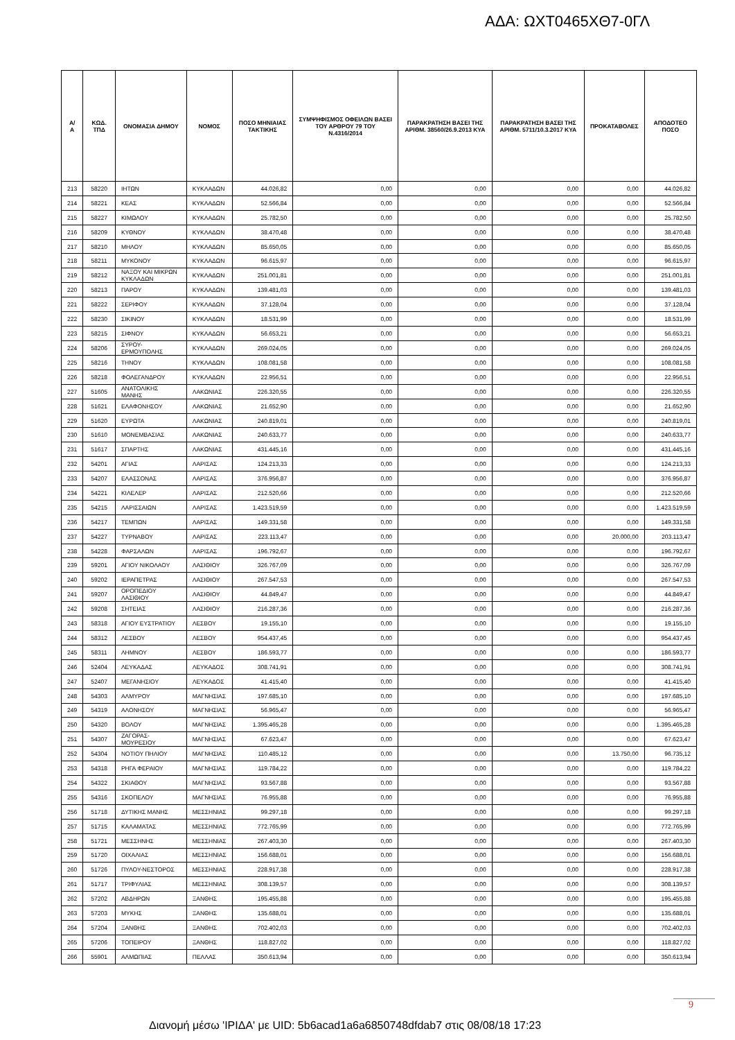ΑΔΑ: ΩΧΤ0465ΧΘ7-0ΓΛ
| Α/Α | ΚΩΔ. ΤΠΔ | ΟΝΟΜΑΣΙΑ ΔΗΜΟΥ | ΝΟΜΟΣ | ΠΟΣΟ ΜΗΝΙΑΙΑΣ ΤΑΚΤΙΚΗΣ | ΣΥΜΨΗΦΙΣΜΟΣ ΟΦΕΙΛΩΝ ΒΑΣΕΙ ΤΟΥ ΑΡΘΡΟΥ 79 ΤΟΥ Ν.4316/2014 | ΠΑΡΑΚΡΑΤΗΣΗ ΒΑΣΕΙ ΤΗΣ ΑΡΙΘΜ. 38560/26.9.2013 ΚΥΑ | ΠΑΡΑΚΡΑΤΗΣΗ ΒΑΣΕΙ ΤΗΣ ΑΡΙΘΜ. 5711/10.3.2017 ΚΥΑ | ΠΡΟΚΑΤΑΒΟΛΕΣ | ΑΠΟΔΟΤΕΟ ΠΟΣΟ |
| --- | --- | --- | --- | --- | --- | --- | --- | --- | --- |
| 213 | 58220 | ΙΗΤΩΝ | ΚΥΚΛΑΔΩΝ | 44.026,82 | 0,00 | 0,00 | 0,00 | 0,00 | 44.026,82 |
| 214 | 58221 | ΚΕΑΣ | ΚΥΚΛΑΔΩΝ | 52.566,84 | 0,00 | 0,00 | 0,00 | 0,00 | 52.566,84 |
| 215 | 58227 | ΚΙΜΩΛΟΥ | ΚΥΚΛΑΔΩΝ | 25.782,50 | 0,00 | 0,00 | 0,00 | 0,00 | 25.782,50 |
| 216 | 58209 | ΚΥΘΝΟΥ | ΚΥΚΛΑΔΩΝ | 38.470,48 | 0,00 | 0,00 | 0,00 | 0,00 | 38.470,48 |
| 217 | 58210 | ΜΗΛΟΥ | ΚΥΚΛΑΔΩΝ | 85.650,05 | 0,00 | 0,00 | 0,00 | 0,00 | 85.650,05 |
| 218 | 58211 | ΜΥΚΟΝΟΥ | ΚΥΚΛΑΔΩΝ | 96.615,97 | 0,00 | 0,00 | 0,00 | 0,00 | 96.615,97 |
| 219 | 58212 | ΝΑΞΟΥ ΚΑΙ ΜΙΚΡΩΝ ΚΥΚΛΑΔΩΝ | ΚΥΚΛΑΔΩΝ | 251.001,81 | 0,00 | 0,00 | 0,00 | 0,00 | 251.001,81 |
| 220 | 58213 | ΠΑΡΟΥ | ΚΥΚΛΑΔΩΝ | 139.481,03 | 0,00 | 0,00 | 0,00 | 0,00 | 139.481,03 |
| 221 | 58222 | ΣΕΡΙΦΟΥ | ΚΥΚΛΑΔΩΝ | 37.128,04 | 0,00 | 0,00 | 0,00 | 0,00 | 37.128,04 |
| 222 | 58230 | ΣΙΚΙΝΟΥ | ΚΥΚΛΑΔΩΝ | 18.531,99 | 0,00 | 0,00 | 0,00 | 0,00 | 18.531,99 |
| 223 | 58215 | ΣΙΦΝΟΥ | ΚΥΚΛΑΔΩΝ | 56.653,21 | 0,00 | 0,00 | 0,00 | 0,00 | 56.653,21 |
| 224 | 58206 | ΣΥΡΟΥ-ΕΡΜΟΥΠΟΛΗΣ | ΚΥΚΛΑΔΩΝ | 269.024,05 | 0,00 | 0,00 | 0,00 | 0,00 | 269.024,05 |
| 225 | 58216 | ΤΗΝΟΥ | ΚΥΚΛΑΔΩΝ | 108.081,58 | 0,00 | 0,00 | 0,00 | 0,00 | 108.081,58 |
| 226 | 58218 | ΦΟΛΕΓΑΝΔΡΟΥ | ΚΥΚΛΑΔΩΝ | 22.956,51 | 0,00 | 0,00 | 0,00 | 0,00 | 22.956,51 |
| 227 | 51605 | ΑΝΑΤΟΛΙΚΗΣ ΜΑΝΗΣ | ΛΑΚΩΝΙΑΣ | 226.320,55 | 0,00 | 0,00 | 0,00 | 0,00 | 226.320,55 |
| 228 | 51621 | ΕΛΑΦΟΝΗΣΟΥ | ΛΑΚΩΝΙΑΣ | 21.652,90 | 0,00 | 0,00 | 0,00 | 0,00 | 21.652,90 |
| 229 | 51620 | ΕΥΡΩΤΑ | ΛΑΚΩΝΙΑΣ | 240.819,01 | 0,00 | 0,00 | 0,00 | 0,00 | 240.819,01 |
| 230 | 51610 | ΜΟΝΕΜΒΑΣΙΑΣ | ΛΑΚΩΝΙΑΣ | 240.633,77 | 0,00 | 0,00 | 0,00 | 0,00 | 240.633,77 |
| 231 | 51617 | ΣΠΑΡΤΗΣ | ΛΑΚΩΝΙΑΣ | 431.445,16 | 0,00 | 0,00 | 0,00 | 0,00 | 431.445,16 |
| 232 | 54201 | ΑΓΙΑΣ | ΛΑΡΙΣΑΣ | 124.213,33 | 0,00 | 0,00 | 0,00 | 0,00 | 124.213,33 |
| 233 | 54207 | ΕΛΑΣΣΟΝΑΣ | ΛΑΡΙΣΑΣ | 376.956,87 | 0,00 | 0,00 | 0,00 | 0,00 | 376.956,87 |
| 234 | 54221 | ΚΙΛΕΛΕΡ | ΛΑΡΙΣΑΣ | 212.520,66 | 0,00 | 0,00 | 0,00 | 0,00 | 212.520,66 |
| 235 | 54215 | ΛΑΡΙΣΣΑΙΩΝ | ΛΑΡΙΣΑΣ | 1.423.519,59 | 0,00 | 0,00 | 0,00 | 0,00 | 1.423.519,59 |
| 236 | 54217 | ΤΕΜΠΩΝ | ΛΑΡΙΣΑΣ | 149.331,58 | 0,00 | 0,00 | 0,00 | 0,00 | 149.331,58 |
| 237 | 54227 | ΤΥΡΝΑΒΟΥ | ΛΑΡΙΣΑΣ | 223.113,47 | 0,00 | 0,00 | 0,00 | 20.000,00 | 203.113,47 |
| 238 | 54228 | ΦΑΡΣΑΛΩΝ | ΛΑΡΙΣΑΣ | 196.792,67 | 0,00 | 0,00 | 0,00 | 0,00 | 196.792,67 |
| 239 | 59201 | ΑΓΙΟΥ ΝΙΚΟΛΑΟΥ | ΛΑΣΙΘΙΟΥ | 326.767,09 | 0,00 | 0,00 | 0,00 | 0,00 | 326.767,09 |
| 240 | 59202 | ΙΕΡΑΠΕΤΡΑΣ | ΛΑΣΙΘΙΟΥ | 267.547,53 | 0,00 | 0,00 | 0,00 | 0,00 | 267.547,53 |
| 241 | 59207 | ΟΡΟΠΕΔΙΟΥ ΛΑΣΙΘΙΟΥ | ΛΑΣΙΘΙΟΥ | 44.849,47 | 0,00 | 0,00 | 0,00 | 0,00 | 44.849,47 |
| 242 | 59208 | ΣΗΤΕΙΑΣ | ΛΑΣΙΘΙΟΥ | 216.287,36 | 0,00 | 0,00 | 0,00 | 0,00 | 216.287,36 |
| 243 | 58318 | ΑΓΙΟΥ ΕΥΣΤΡΑΤΙΟΥ | ΛΕΣΒΟΥ | 19.155,10 | 0,00 | 0,00 | 0,00 | 0,00 | 19.155,10 |
| 244 | 58312 | ΛΕΣΒΟΥ | ΛΕΣΒΟΥ | 954.437,45 | 0,00 | 0,00 | 0,00 | 0,00 | 954.437,45 |
| 245 | 58311 | ΛΗΜΝΟΥ | ΛΕΣΒΟΥ | 186.593,77 | 0,00 | 0,00 | 0,00 | 0,00 | 186.593,77 |
| 246 | 52404 | ΛΕΥΚΑΔΑΣ | ΛΕΥΚΑΔΟΣ | 308.741,91 | 0,00 | 0,00 | 0,00 | 0,00 | 308.741,91 |
| 247 | 52407 | ΜΕΓΑΝΗΣΙΟΥ | ΛΕΥΚΑΔΟΣ | 41.415,40 | 0,00 | 0,00 | 0,00 | 0,00 | 41.415,40 |
| 248 | 54303 | ΑΛΜΥΡΟΥ | ΜΑΓΝΗΣΙΑΣ | 197.685,10 | 0,00 | 0,00 | 0,00 | 0,00 | 197.685,10 |
| 249 | 54319 | ΑΛΟΝΗΣΟΥ | ΜΑΓΝΗΣΙΑΣ | 56.965,47 | 0,00 | 0,00 | 0,00 | 0,00 | 56.965,47 |
| 250 | 54320 | ΒΟΛΟΥ | ΜΑΓΝΗΣΙΑΣ | 1.395.465,28 | 0,00 | 0,00 | 0,00 | 0,00 | 1.395.465,28 |
| 251 | 54307 | ΖΑΓΟΡΑΣ-ΜΟΥΡΕΣΙΟΥ | ΜΑΓΝΗΣΙΑΣ | 67.623,47 | 0,00 | 0,00 | 0,00 | 0,00 | 67.623,47 |
| 252 | 54304 | ΝΟΤΙΟΥ ΠΗΛΙΟΥ | ΜΑΓΝΗΣΙΑΣ | 110.485,12 | 0,00 | 0,00 | 0,00 | 13.750,00 | 96.735,12 |
| 253 | 54318 | ΡΗΓΑ ΦΕΡΑΙΟΥ | ΜΑΓΝΗΣΙΑΣ | 119.784,22 | 0,00 | 0,00 | 0,00 | 0,00 | 119.784,22 |
| 254 | 54322 | ΣΚΙΑΘΟΥ | ΜΑΓΝΗΣΙΑΣ | 93.567,88 | 0,00 | 0,00 | 0,00 | 0,00 | 93.567,88 |
| 255 | 54316 | ΣΚΟΠΕΛΟΥ | ΜΑΓΝΗΣΙΑΣ | 76.955,88 | 0,00 | 0,00 | 0,00 | 0,00 | 76.955,88 |
| 256 | 51718 | ΔΥΤΙΚΗΣ ΜΑΝΗΣ | ΜΕΣΣΗΝΙΑΣ | 99.297,18 | 0,00 | 0,00 | 0,00 | 0,00 | 99.297,18 |
| 257 | 51715 | ΚΑΛΑΜΑΤΑΣ | ΜΕΣΣΗΝΙΑΣ | 772.765,99 | 0,00 | 0,00 | 0,00 | 0,00 | 772.765,99 |
| 258 | 51721 | ΜΕΣΣΗΝΗΣ | ΜΕΣΣΗΝΙΑΣ | 267.403,30 | 0,00 | 0,00 | 0,00 | 0,00 | 267.403,30 |
| 259 | 51720 | ΟΙΧΑΛΙΑΣ | ΜΕΣΣΗΝΙΑΣ | 156.688,01 | 0,00 | 0,00 | 0,00 | 0,00 | 156.688,01 |
| 260 | 51726 | ΠΥΛΟΥ-ΝΕΣΤΟΡΟΣ | ΜΕΣΣΗΝΙΑΣ | 228.917,38 | 0,00 | 0,00 | 0,00 | 0,00 | 228.917,38 |
| 261 | 51717 | ΤΡΙΦΥΛΙΑΣ | ΜΕΣΣΗΝΙΑΣ | 308.139,57 | 0,00 | 0,00 | 0,00 | 0,00 | 308.139,57 |
| 262 | 57202 | ΑΒΔΗΡΩΝ | ΞΑΝΘΗΣ | 195.455,88 | 0,00 | 0,00 | 0,00 | 0,00 | 195.455,88 |
| 263 | 57203 | ΜΥΚΗΣ | ΞΑΝΘΗΣ | 135.688,01 | 0,00 | 0,00 | 0,00 | 0,00 | 135.688,01 |
| 264 | 57204 | ΞΑΝΘΗΣ | ΞΑΝΘΗΣ | 702.402,03 | 0,00 | 0,00 | 0,00 | 0,00 | 702.402,03 |
| 265 | 57206 | ΤΟΠΕΙΡΟΥ | ΞΑΝΘΗΣ | 118.827,02 | 0,00 | 0,00 | 0,00 | 0,00 | 118.827,02 |
| 266 | 55901 | ΑΛΜΩΠΙΑΣ | ΠΕΛΛΑΣ | 350.613,94 | 0,00 | 0,00 | 0,00 | 0,00 | 350.613,94 |
9
Διανομή μέσω 'ΙΡΙΔΑ' με UID: 5b6acad1a6a6850748dfdab7 στις 08/08/18 17:23